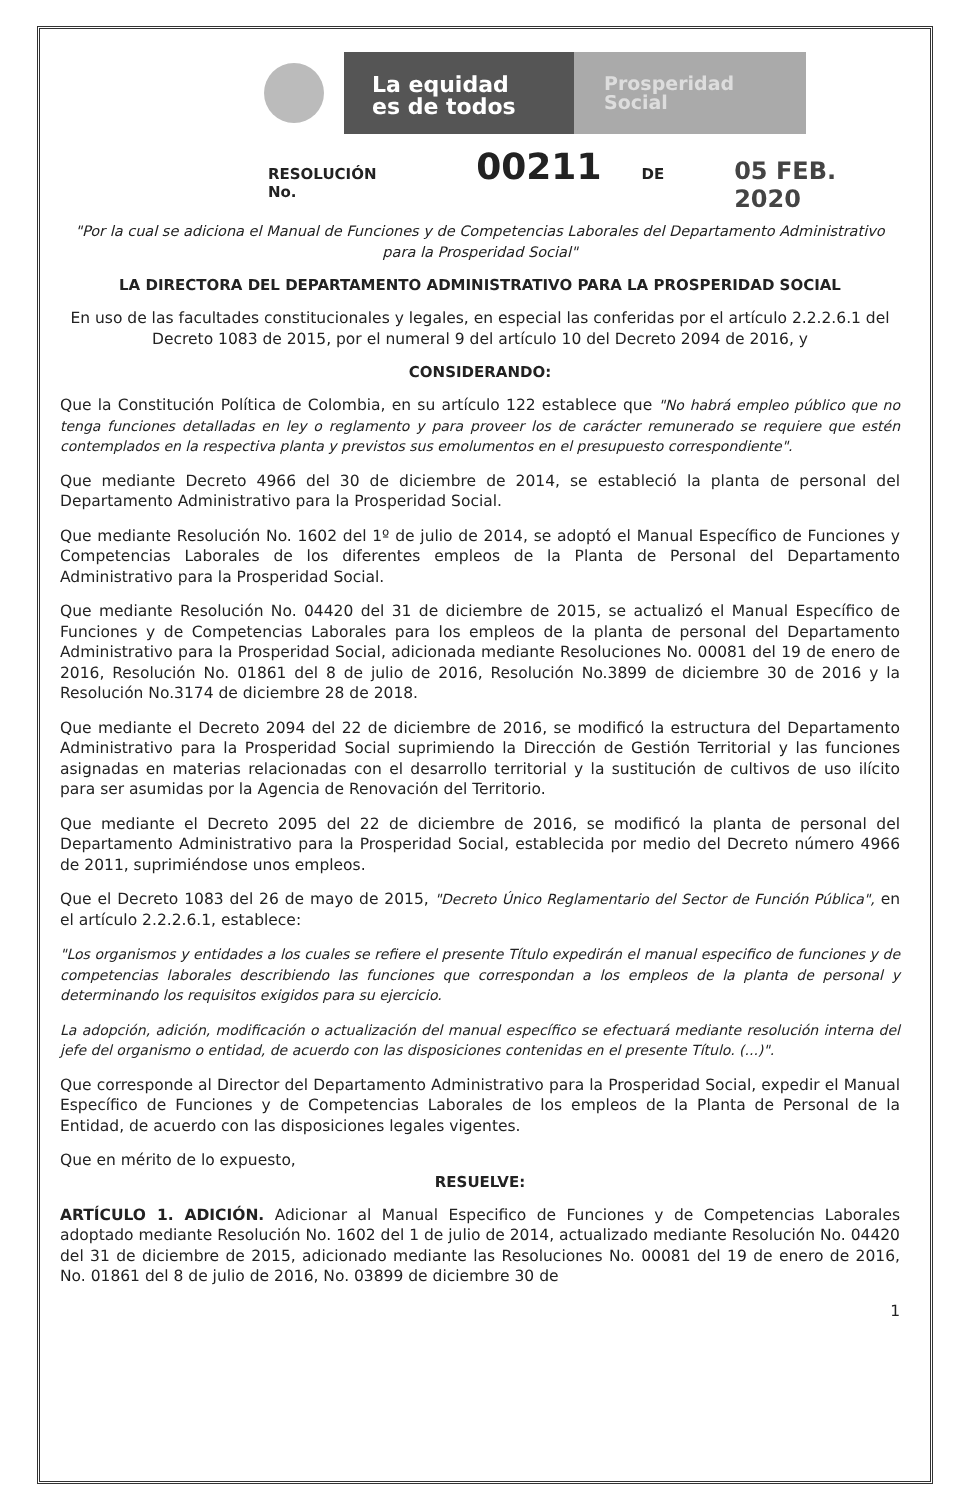La equidad
es de todos
Prosperidad
Social
RESOLUCIÓN No. 00211 DE 05 FEB. 2020
"Por la cual se adiciona el Manual de Funciones y de Competencias Laborales del Departamento Administrativo para la Prosperidad Social"
LA DIRECTORA DEL DEPARTAMENTO ADMINISTRATIVO PARA LA PROSPERIDAD SOCIAL
En uso de las facultades constitucionales y legales, en especial las conferidas por el artículo 2.2.2.6.1 del Decreto 1083 de 2015, por el numeral 9 del artículo 10 del Decreto 2094 de 2016, y
CONSIDERANDO:
Que la Constitución Política de Colombia, en su artículo 122 establece que "No habrá empleo público que no tenga funciones detalladas en ley o reglamento y para proveer los de carácter remunerado se requiere que estén contemplados en la respectiva planta y previstos sus emolumentos en el presupuesto correspondiente".
Que mediante Decreto 4966 del 30 de diciembre de 2014, se estableció la planta de personal del Departamento Administrativo para la Prosperidad Social.
Que mediante Resolución No. 1602 del 1º de julio de 2014, se adoptó el Manual Específico de Funciones y Competencias Laborales de los diferentes empleos de la Planta de Personal del Departamento Administrativo para la Prosperidad Social.
Que mediante Resolución No. 04420 del 31 de diciembre de 2015, se actualizó el Manual Específico de Funciones y de Competencias Laborales para los empleos de la planta de personal del Departamento Administrativo para la Prosperidad Social, adicionada mediante Resoluciones No. 00081 del 19 de enero de 2016, Resolución No. 01861 del 8 de julio de 2016, Resolución No.3899 de diciembre 30 de 2016 y la Resolución No.3174 de diciembre 28 de 2018.
Que mediante el Decreto 2094 del 22 de diciembre de 2016, se modificó la estructura del Departamento Administrativo para la Prosperidad Social suprimiendo la Dirección de Gestión Territorial y las funciones asignadas en materias relacionadas con el desarrollo territorial y la sustitución de cultivos de uso ilícito para ser asumidas por la Agencia de Renovación del Territorio.
Que mediante el Decreto 2095 del 22 de diciembre de 2016, se modificó la planta de personal del Departamento Administrativo para la Prosperidad Social, establecida por medio del Decreto número 4966 de 2011, suprimiéndose unos empleos.
Que el Decreto 1083 del 26 de mayo de 2015, "Decreto Único Reglamentario del Sector de Función Pública", en el artículo 2.2.2.6.1, establece:
"Los organismos y entidades a los cuales se refiere el presente Título expedirán el manual especifico de funciones y de competencias laborales describiendo las funciones que correspondan a los empleos de la planta de personal y determinando los requisitos exigidos para su ejercicio.
La adopción, adición, modificación o actualización del manual específico se efectuará mediante resolución interna del jefe del organismo o entidad, de acuerdo con las disposiciones contenidas en el presente Título. (...)".
Que corresponde al Director del Departamento Administrativo para la Prosperidad Social, expedir el Manual Específico de Funciones y de Competencias Laborales de los empleos de la Planta de Personal de la Entidad, de acuerdo con las disposiciones legales vigentes.
Que en mérito de lo expuesto,
RESUELVE:
ARTÍCULO 1. ADICIÓN. Adicionar al Manual Especifico de Funciones y de Competencias Laborales adoptado mediante Resolución No. 1602 del 1 de julio de 2014, actualizado mediante Resolución No. 04420 del 31 de diciembre de 2015, adicionado mediante las Resoluciones No. 00081 del 19 de enero de 2016, No. 01861 del 8 de julio de 2016, No. 03899 de diciembre 30 de
1